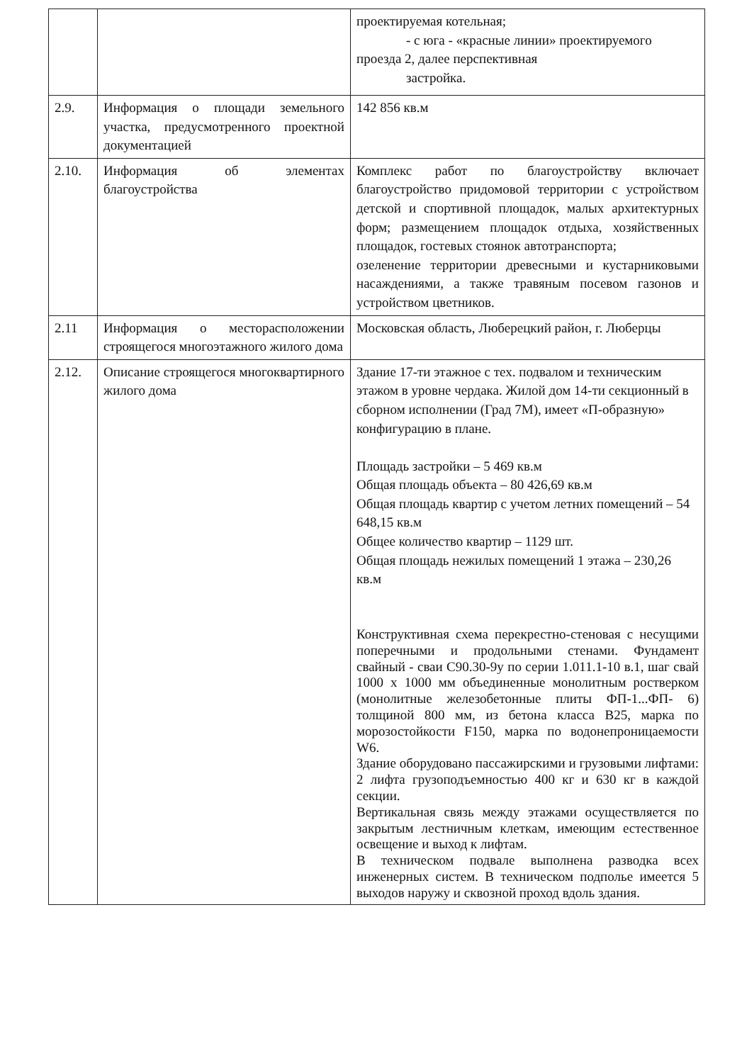| | | проектируемая котельная; - с юга - «красные линии» проектируемого проезда 2, далее перспективная застройка. |
| 2.9. | Информация о площади земельного участка, предусмотренного проектной документацией | 142 856 кв.м |
| 2.10. | Информация об элементах благоустройства | Комплекс работ по благоустройству включает благоустройство придомовой территории с устройством детской и спортивной площадок, малых архитектурных форм; размещением площадок отдыха, хозяйственных площадок, гостевых стоянок автотранспорта; озеленение территории древесными и кустарниковыми насаждениями, а также травяным посевом газонов и устройством цветников. |
| 2.11 | Информация о месторасположении строящегося многоэтажного жилого дома | Московская область, Люберецкий район, г. Люберцы |
| 2.12. | Описание строящегося многоквартирного жилого дома | Здание 17-ти этажное с тех. подвалом и техническим этажом в уровне чердака. Жилой дом 14-ти секционный в сборном исполнении (Град 7М), имеет «П-образную» конфигурацию в плане. Площадь застройки – 5 469 кв.м Общая площадь объекта – 80 426,69 кв.м Общая площадь квартир с учетом летних помещений – 54 648,15 кв.м Общее количество квартир – 1129 шт. Общая площадь нежилых помещений 1 этажа – 230,26 кв.м Конструктивная схема перекрестно-стеновая с несущими поперечными и продольными стенами. Фундамент свайный - сваи С90.30-9у по серии 1.011.1-10 в.1, шаг свай 1000 х 1000 мм объединенные монолитным ростверком (монолитные железобетонные плиты ФП-1...ФП- 6) толщиной 800 мм, из бетона класса В25, марка по морозостойкости F150, марка по водонепроницаемости W6. Здание оборудовано пассажирскими и грузовыми лифтами: 2 лифта грузоподъемностью 400 кг и 630 кг в каждой секции. Вертикальная связь между этажами осуществляется по закрытым лестничным клеткам, имеющим естественное освещение и выход к лифтам. В техническом подвале выполнена разводка всех инженерных систем. В техническом подполье имеется 5 выходов наружу и сквозной проход вдоль здания. |